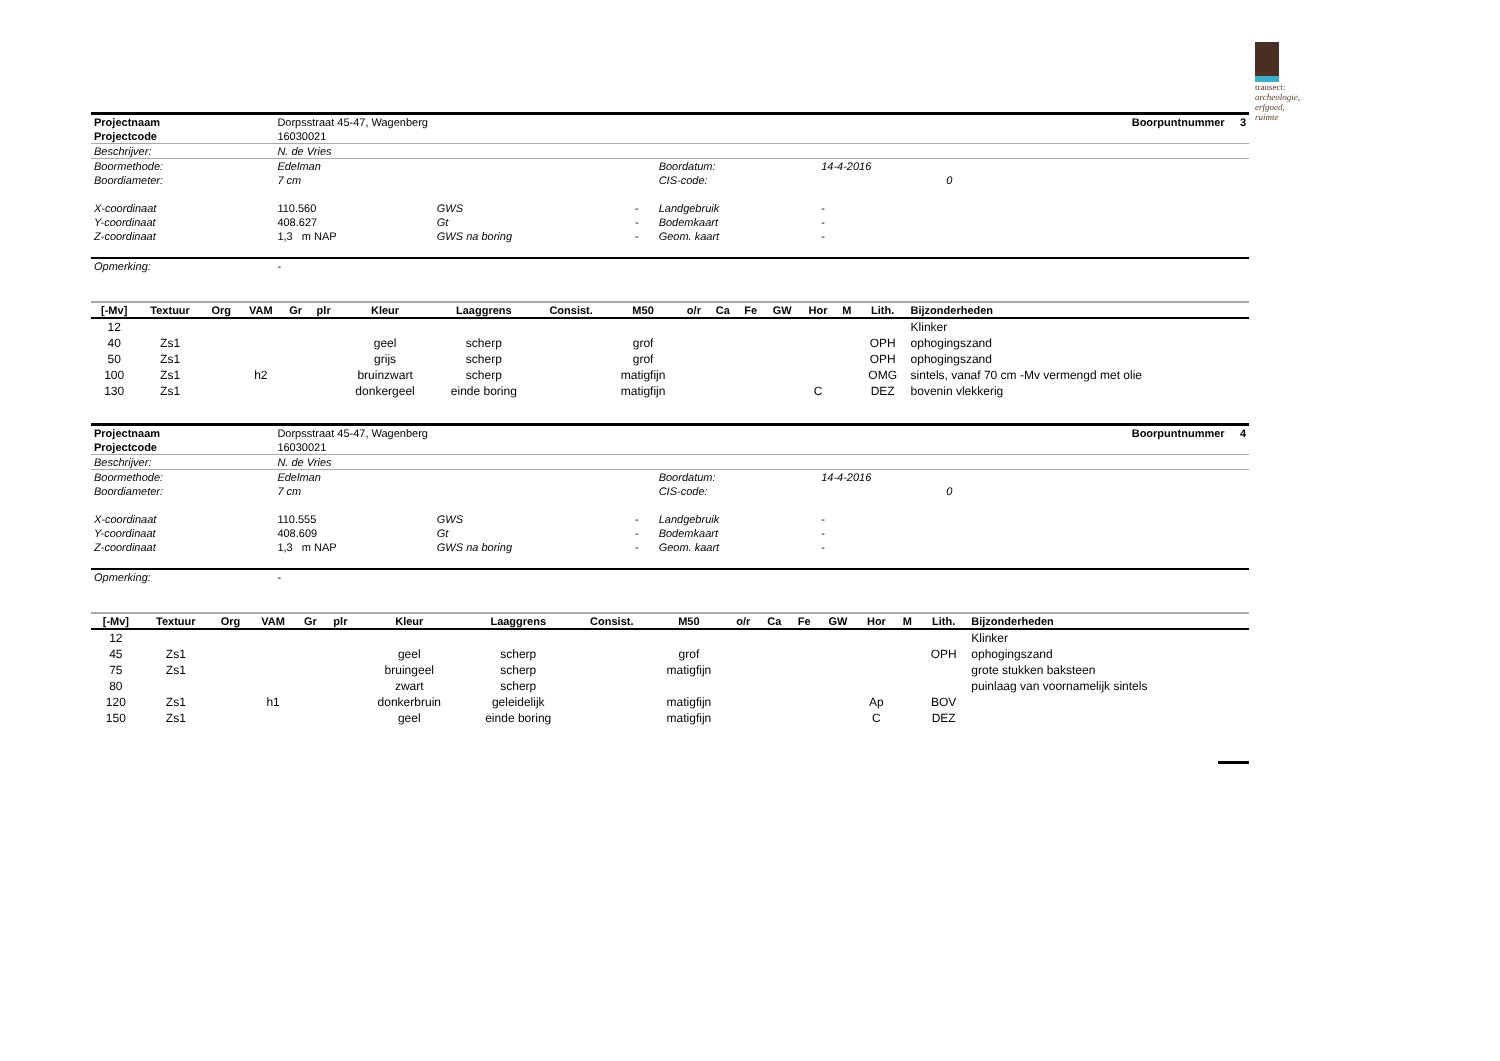transect: archeologie, erfgoed, ruimte
| Projectnaam | Dorpsstraat 45-47, Wagenberg | | | | | Boorpuntnummer 3 |
| Projectcode | 16030021 | | | | | |
| Beschrijver: | N. de Vries | | | | | |
| Boormethode: | Edelman | | | Boordatum: | 14-4-2016 | |
| Boordiameter: | 7 cm | | | CIS-code: | 0 | |
| X-coordinaat | 110.560 | GWS | - | Landgebruik | - | |
| Y-coordinaat | 408.627 | Gt | - | Bodemkaart | - | |
| Z-coordinaat | 1,3 m NAP | GWS na boring | - | Geom. kaart | - | |
| Opmerking: | - | | | | | |
| [-Mv] | Textuur | Org | VAM | Gr | plr | Kleur | Laaggrens | Consist. | M50 | o/r | Ca | Fe | GW | Hor | M | Lith. | Bijzonderheden |
| --- | --- | --- | --- | --- | --- | --- | --- | --- | --- | --- | --- | --- | --- | --- | --- | --- | --- |
| 12 | | | | | | | | | | | | | | | | | Klinker |
| 40 | Zs1 | | | | | geel | scherp | | grof | | | | | | | OPH | ophogingszand |
| 50 | Zs1 | | | | | grijs | scherp | | grof | | | | | | | OPH | ophogingszand |
| 100 | Zs1 | | h2 | | | bruinzwart | scherp | | matigfijn | | | | | | | OMG | sintels, vanaf 70 cm -Mv vermengd met olie |
| 130 | Zs1 | | | | | donkergeel | einde boring | | matigfijn | | | | | C | | DEZ | bovenin vlekkerig |
| Projectnaam | Dorpsstraat 45-47, Wagenberg | | | | | Boorpuntnummer 4 |
| Projectcode | 16030021 | | | | | |
| Beschrijver: | N. de Vries | | | | | |
| Boormethode: | Edelman | | | Boordatum: | 14-4-2016 | |
| Boordiameter: | 7 cm | | | CIS-code: | 0 | |
| X-coordinaat | 110.555 | GWS | - | Landgebruik | - | |
| Y-coordinaat | 408.609 | Gt | - | Bodemkaart | - | |
| Z-coordinaat | 1,3 m NAP | GWS na boring | - | Geom. kaart | - | |
| Opmerking: | - | | | | | |
| [-Mv] | Textuur | Org | VAM | Gr | plr | Kleur | Laaggrens | Consist. | M50 | o/r | Ca | Fe | GW | Hor | M | Lith. | Bijzonderheden |
| --- | --- | --- | --- | --- | --- | --- | --- | --- | --- | --- | --- | --- | --- | --- | --- | --- | --- |
| 12 | | | | | | | | | | | | | | | | | Klinker |
| 45 | Zs1 | | | | | geel | scherp | | grof | | | | | | | OPH | ophogingszand |
| 75 | Zs1 | | | | | bruingeel | scherp | | matigfijn | | | | | | | | grote stukken baksteen |
| 80 | | | | | | zwart | scherp | | | | | | | | | | puinlaag van voornamelijk sintels |
| 120 | Zs1 | | h1 | | | donkerbruin | geleidelijk | | matigfijn | | | | | Ap | | BOV | |
| 150 | Zs1 | | | | | geel | einde boring | | matigfijn | | | | | C | | DEZ | |